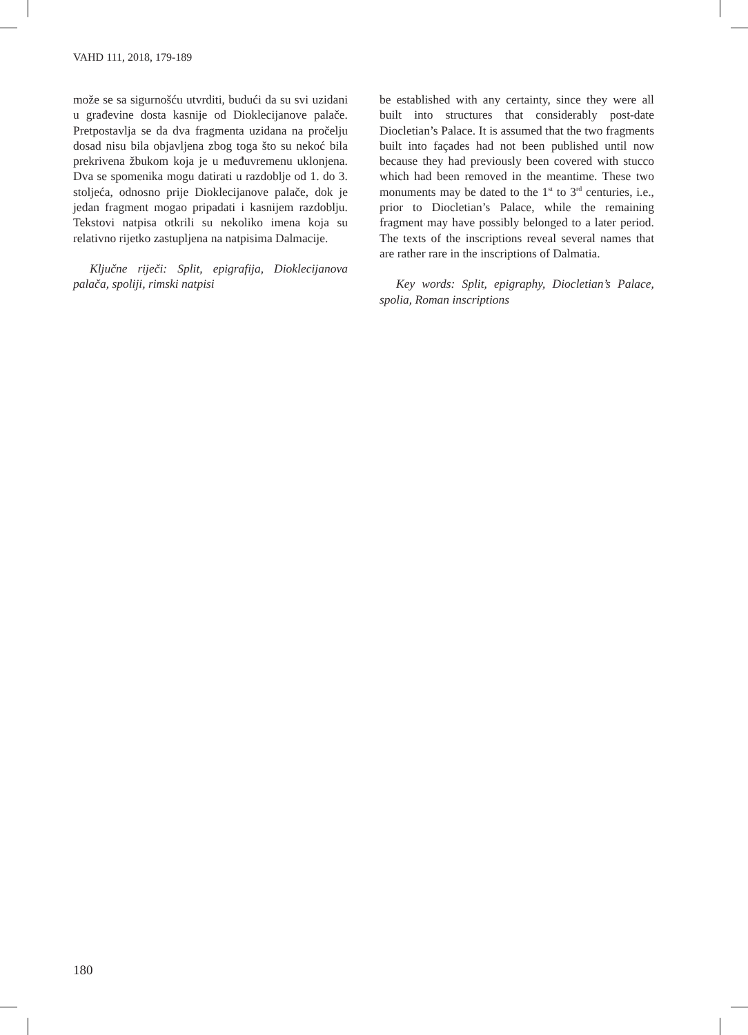VAHD 111, 2018, 179-189
može se sa sigurnošću utvrditi, budući da su svi uzidani u građevine dosta kasnije od Dioklecijanove palače. Pretpostavlja se da dva fragmenta uzidana na pročelju dosad nisu bila objavljena zbog toga što su nekoć bila prekrivena žbukom koja je u međuvremenu uklonjena. Dva se spomenika mogu datirati u razdoblje od 1. do 3. stoljeća, odnosno prije Dioklecijanove palače, dok je jedan fragment mogao pripadati i kasnijem razdoblju. Tekstovi natpisa otkrili su nekoliko imena koja su relativno rijetko zastupljena na natpisima Dalmacije.
Ključne riječi: Split, epigrafija, Dioklecijanova palača, spoliji, rimski natpisi
be established with any certainty, since they were all built into structures that considerably post-date Diocletian’s Palace. It is assumed that the two fragments built into façades had not been published until now because they had previously been covered with stucco which had been removed in the meantime. These two monuments may be dated to the 1<sup>st</sup> to 3<sup>rd</sup> centuries, i.e., prior to Diocletian’s Palace, while the remaining fragment may have possibly belonged to a later period. The texts of the inscriptions reveal several names that are rather rare in the inscriptions of Dalmatia.
Key words: Split, epigraphy, Diocletian’s Palace, spolia, Roman inscriptions
180